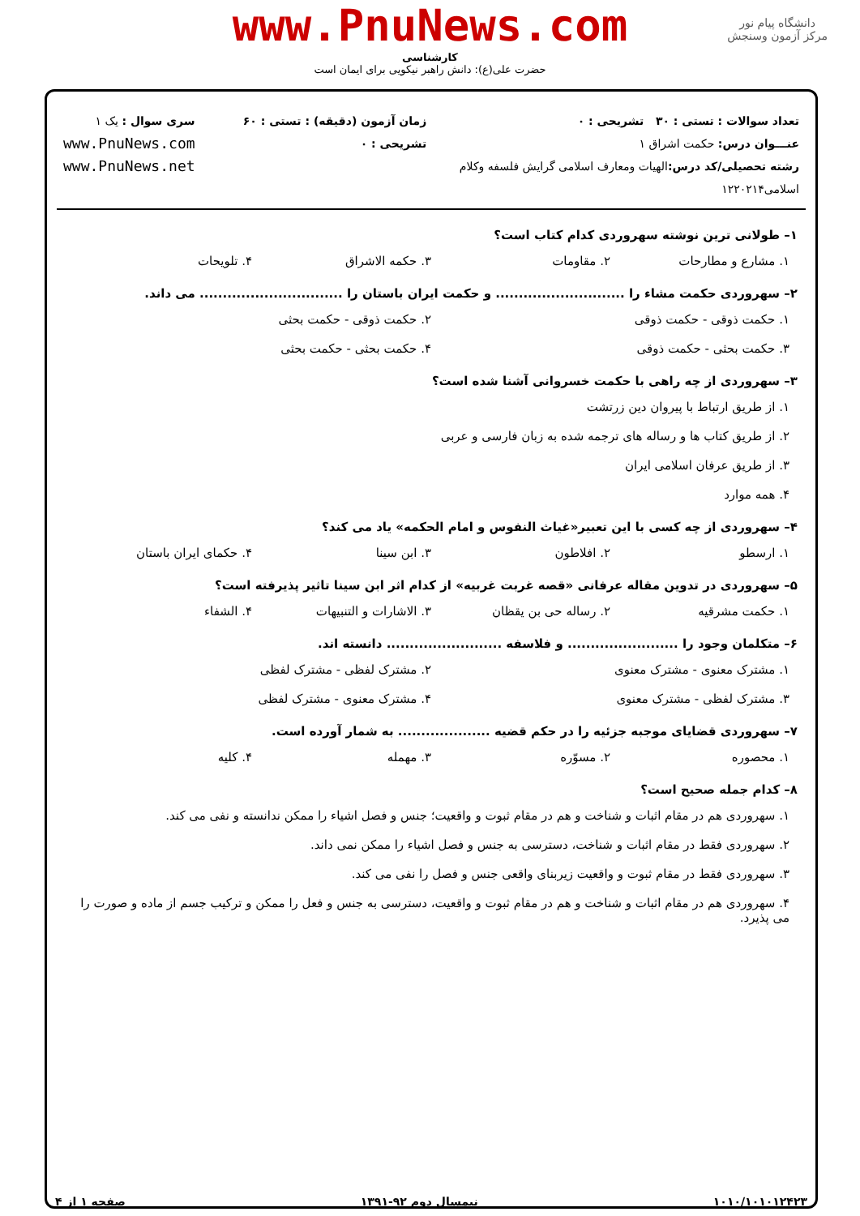دانشگاه پیام نور
مرکز آزمون وسنجش
www.PnuNews.com
کارشناسی
حضرت علی(ع): دانش راهبر نیکویی برای ایمان است
تعداد سوالات : تستی : ۳۰ تشریحی : ۰
عنـــوان درس: حکمت اشراق ۱
رشته تحصیلی/کد درس: الهیات ومعارف اسلامی گرایش فلسفه وکلام اسلامی۱۲۲۰۲۱۴
زمان آزمون (دقیقه) : تستی : ۶۰ تشریحی : ۰
سری سوال : یک ۱
www.PnuNews.com
www.PnuNews.net
۱– طولانی ترین نوشته سهروردی کدام کتاب است؟
۱. مشارع و مطارحات ۲. مقاومات ۳. حکمه الاشراق ۴. تلویحات
۲– سهروردی حکمت مشاء را ............................ و حکمت ایران باستان را ............................... می داند.
۱. حکمت ذوقی - حکمت ذوقی ۲. حکمت ذوقی - حکمت بحثی
۳. حکمت بحثی - حکمت ذوقی ۴. حکمت بحثی - حکمت بحثی
۳– سهروردی از چه راهی با حکمت خسروانی آشنا شده است؟
۱. از طریق ارتباط با پیروان دین زرتشت
۲. از طریق کتاب ها و رساله های ترجمه شده به زبان فارسی و عربی
۳. از طریق عرفان اسلامی ایران
۴. همه موارد
۴– سهروردی از چه کسی با این تعبیر«غیاث النفوس و امام الحکمه» یاد می کند؟
۱. ارسطو ۲. افلاطون ۳. ابن سینا ۴. حکمای ایران باستان
۵– سهروردی در تدوین مقاله عرفانی «قصه غربت غربیه» از کدام اثر ابن سینا تاثیر پذیرفته است؟
۱. حکمت مشرقیه ۲. رساله حی بن یقظان ۳. الاشارات و التنبیهات ۴. الشفاء
۶– متکلمان وجود را ........................ و فلاسفه ......................... دانسته اند.
۱. مشترک معنوی - مشترک معنوی ۲. مشترک لفظی - مشترک لفظی
۳. مشترک لفظی - مشترک معنوی ۴. مشترک معنوی - مشترک لفظی
۷– سهروردی قضایای موجبه جزئیه را در حکم قضیه .................... به شمار آورده است.
۱. محصوره ۲. مسوّره ۳. مهمله ۴. کلیه
۸– کدام جمله صحیح است؟
۱. سهروردی هم در مقام اثبات و شناخت و هم در مقام ثبوت و واقعیت؛ جنس و فصل اشیاء را ممکن ندانسته و نفی می کند.
۲. سهروردی فقط در مقام اثبات و شناخت، دسترسی به جنس و فصل اشیاء را ممکن نمی داند.
۳. سهروردی فقط در مقام ثبوت و واقعیت زیربنای واقعی جنس و فصل را نفی می کند.
۴. سهروردی هم در مقام اثبات و شناخت و هم در مقام ثبوت و واقعیت، دسترسی به جنس و فعل را ممکن و ترکیب جسم از ماده و صورت را می پذیرد.
۱۰۱۰/۱۰۱۰۱۲۴۲۳ نیمسال دوم ۹۲-۱۳۹۱ صفحه ۱ از ۴